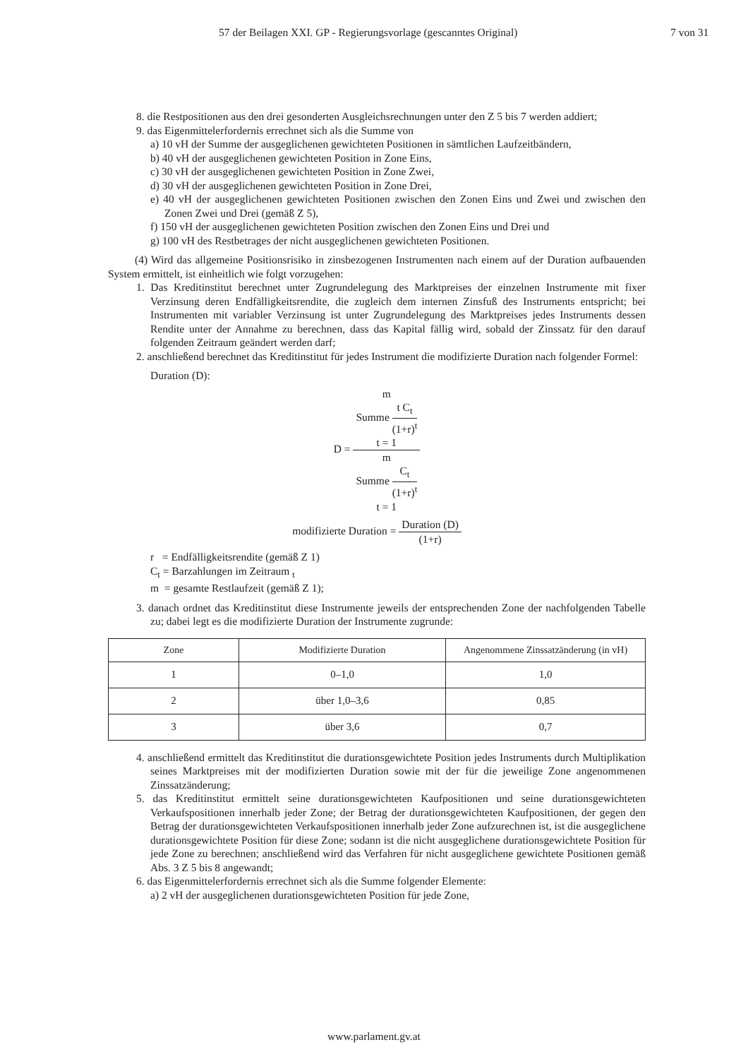57 der Beilagen XXI. GP - Regierungsvorlage (gescanntes Original) 7 von 31
8. die Restpositionen aus den drei gesonderten Ausgleichsrechnungen unter den Z 5 bis 7 werden addiert;
9. das Eigenmittelerfordernis errechnet sich als die Summe von
a) 10 vH der Summe der ausgeglichenen gewichteten Positionen in sämtlichen Laufzeitbändern,
b) 40 vH der ausgeglichenen gewichteten Position in Zone Eins,
c) 30 vH der ausgeglichenen gewichteten Position in Zone Zwei,
d) 30 vH der ausgeglichenen gewichteten Position in Zone Drei,
e) 40 vH der ausgeglichenen gewichteten Positionen zwischen den Zonen Eins und Zwei und zwischen den Zonen Zwei und Drei (gemäß Z 5),
f) 150 vH der ausgeglichenen gewichteten Position zwischen den Zonen Eins und Drei und
g) 100 vH des Restbetrages der nicht ausgeglichenen gewichteten Positionen.
(4) Wird das allgemeine Positionsrisiko in zinsbezogenen Instrumenten nach einem auf der Duration aufbauenden System ermittelt, ist einheitlich wie folgt vorzugehen:
1. Das Kreditinstitut berechnet unter Zugrundelegung des Marktpreises der einzelnen Instrumente mit fixer Verzinsung deren Endfälligkeitsrendite, die zugleich dem internen Zinsfuß des Instruments entspricht; bei Instrumenten mit variabler Verzinsung ist unter Zugrundelegung des Marktpreises jedes Instruments dessen Rendite unter der Annahme zu berechnen, dass das Kapital fällig wird, sobald der Zinssatz für den darauf folgenden Zeitraum geändert werden darf;
2. anschließend berechnet das Kreditinstitut für jedes Instrument die modifizierte Duration nach folgender Formel:
Duration (D):
D =
m
Summe
t C<sub>t</sub>
(1+r)<sup>t</sup>
t = 1
m
Summe
C<sub>t</sub>
(1+r)<sup>t</sup>
t = 1
modifizierte Duration =
Duration (D)
(1+r)
r = Endfälligkeitsrendite (gemäß Z 1)
C<sub>t</sub> = Barzahlungen im Zeitraum <sub>t</sub>
m = gesamte Restlaufzeit (gemäß Z 1);
3. danach ordnet das Kreditinstitut diese Instrumente jeweils der entsprechenden Zone der nachfolgenden Tabelle zu; dabei legt es die modifizierte Duration der Instrumente zugrunde:
| Zone | Modifizierte Duration | Angenommene Zinssatzänderung (in vH) |
| --- | --- | --- |
| 1 | 0–1,0 | 1,0 |
| 2 | über 1,0–3,6 | 0,85 |
| 3 | über 3,6 | 0,7 |
4. anschließend ermittelt das Kreditinstitut die durationsgewichtete Position jedes Instruments durch Multiplikation seines Marktpreises mit der modifizierten Duration sowie mit der für die jeweilige Zone angenommenen Zinssatzänderung;
5. das Kreditinstitut ermittelt seine durationsgewichteten Kaufpositionen und seine durationsgewichteten Verkaufspositionen innerhalb jeder Zone; der Betrag der durationsgewichteten Kaufpositionen, der gegen den Betrag der durationsgewichteten Verkaufspositionen innerhalb jeder Zone aufzurechnen ist, ist die ausgeglichene durationsgewichtete Position für diese Zone; sodann ist die nicht ausgeglichene durationsgewichtete Position für jede Zone zu berechnen; anschließend wird das Verfahren für nicht ausgeglichene gewichtete Positionen gemäß Abs. 3 Z 5 bis 8 angewandt;
6. das Eigenmittelerfordernis errechnet sich als die Summe folgender Elemente:
a) 2 vH der ausgeglichenen durationsgewichteten Position für jede Zone,
www.parlament.gv.at